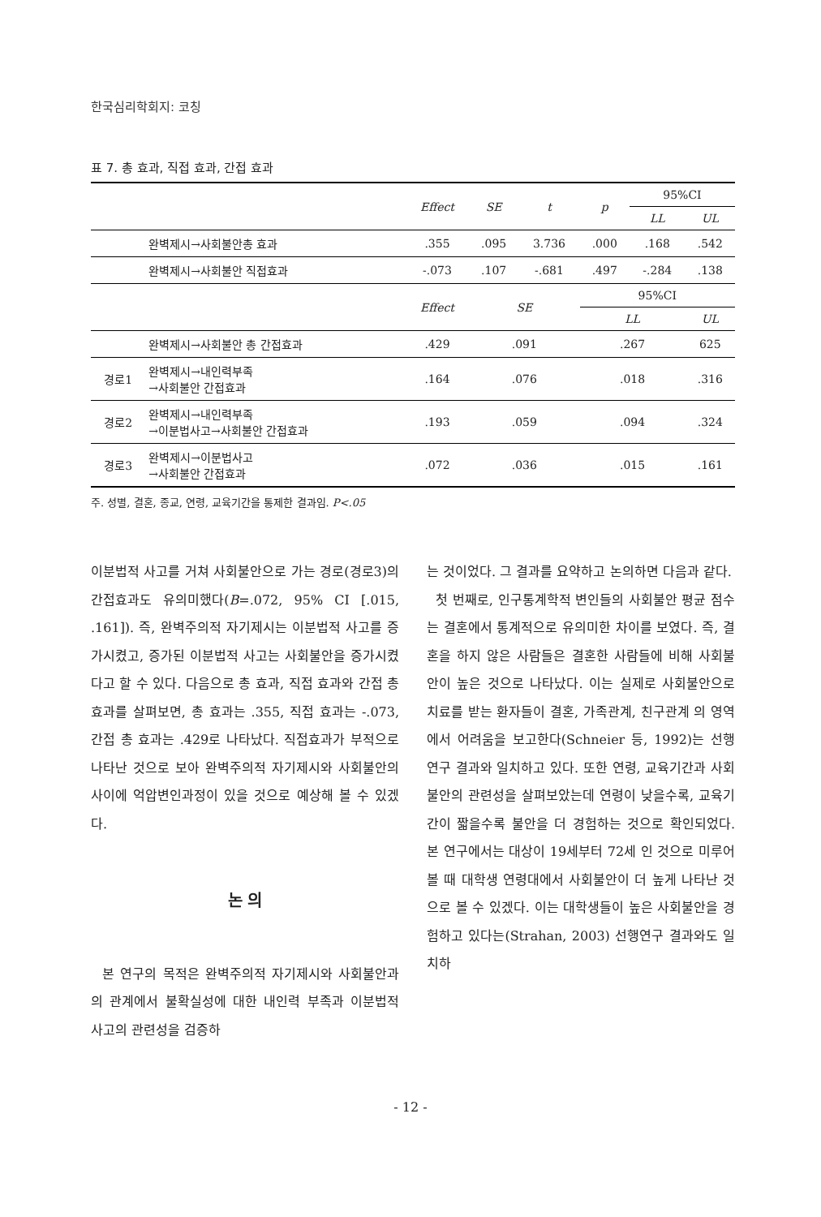한국심리학회지: 코칭
표 7. 총 효과, 직접 효과, 간접 효과
| | | Effect | SE | t | p | 95%CI | |
| --- | --- | --- | --- | --- | --- | --- | --- |
| | | | | | | LL | UL |
| | 완벽제시→사회불안총 효과 | .355 | .095 | 3.736 | .000 | .168 | .542 |
| | 완벽제시→사회불안 직접효과 | -.073 | .107 | -.681 | .497 | -.284 | .138 |
| | | Effect | SE | | 95%CI | | |
| | | | | | LL | | UL |
| | 완벽제시→사회불안 총 간접효과 | .429 | .091 | | .267 | | 625 |
| 경로1 | 완벽제시→내인력부족 →사회불안 간접효과 | .164 | .076 | | .018 | | .316 |
| 경로2 | 완벽제시→내인력부족 →이분법사고→사회불안 간접효과 | .193 | .059 | | .094 | | .324 |
| 경로3 | 완벽제시→이분법사고 →사회불안 간접효과 | .072 | .036 | | .015 | | .161 |
주. 성별, 결혼, 종교, 연령, 교육기간을 통제한 결과임. P<.05
이분법적 사고를 거쳐 사회불안으로 가는 경로(경로3)의 간접효과도 유의미했다(B=.072, 95% CI [.015, .161]). 즉, 완벽주의적 자기제시는 이분법적 사고를 증가시켰고, 증가된 이분법적 사고는 사회불안을 증가시켰다고 할 수 있다. 다음으로 총 효과, 직접 효과와 간접 총효과를 살펴보면, 총 효과는 .355, 직접 효과는 -.073, 간접 총 효과는 .429로 나타났다. 직접효과가 부적으로 나타난 것으로 보아 완벽주의적 자기제시와 사회불안의 사이에 억압변인과정이 있을 것으로 예상해 볼 수 있겠다.
논 의
본 연구의 목적은 완벽주의적 자기제시와 사회불안과의 관계에서 불확실성에 대한 내인력 부족과 이분법적 사고의 관련성을 검증하
는 것이었다. 그 결과를 요약하고 논의하면 다음과 같다.
첫 번째로, 인구통계학적 변인들의 사회불안 평균 점수는 결혼에서 통계적으로 유의미한 차이를 보였다. 즉, 결혼을 하지 않은 사람들은 결혼한 사람들에 비해 사회불안이 높은 것으로 나타났다. 이는 실제로 사회불안으로 치료를 받는 환자들이 결혼, 가족관계, 친구관계 의 영역에서 어려움을 보고한다(Schneier 등, 1992)는 선행연구 결과와 일치하고 있다. 또한 연령, 교육기간과 사회불안의 관련성을 살펴보았는데 연령이 낮을수록, 교육기간이 짧을수록 불안을 더 경험하는 것으로 확인되었다. 본 연구에서는 대상이 19세부터 72세 인 것으로 미루어볼 때 대학생 연령대에서 사회불안이 더 높게 나타난 것으로 볼 수 있겠다. 이는 대학생들이 높은 사회불안을 경험하고 있다는(Strahan, 2003) 선행연구 결과와도 일치하
- 12 -